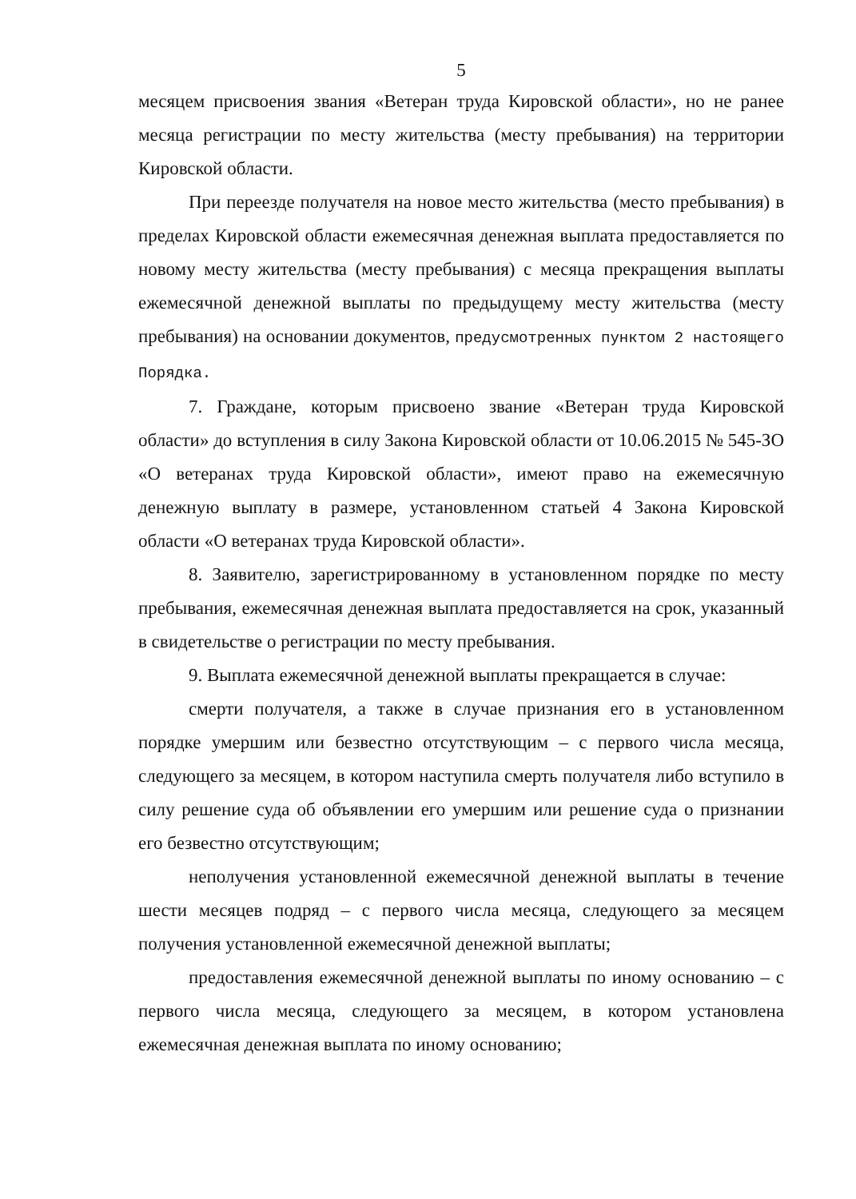5
месяцем присвоения звания «Ветеран труда Кировской области», но не ранее месяца регистрации по месту жительства (месту пребывания) на территории Кировской области.
При переезде получателя на новое место жительства (место пребывания) в пределах Кировской области ежемесячная денежная выплата предоставляется по новому месту жительства (месту пребывания) с месяца прекращения выплаты ежемесячной денежной выплаты по предыдущему месту жительства (месту пребывания) на основании документов, предусмотренных пунктом 2 настоящего Порядка.
7. Граждане, которым присвоено звание «Ветеран труда Кировской области» до вступления в силу Закона Кировской области от 10.06.2015 № 545-ЗО «О ветеранах труда Кировской области», имеют право на ежемесячную денежную выплату в размере, установленном статьей 4 Закона Кировской области «О ветеранах труда Кировской области».
8. Заявителю, зарегистрированному в установленном порядке по месту пребывания, ежемесячная денежная выплата предоставляется на срок, указанный в свидетельстве о регистрации по месту пребывания.
9. Выплата ежемесячной денежной выплаты прекращается в случае:
смерти получателя, а также в случае признания его в установленном порядке умершим или безвестно отсутствующим – с первого числа месяца, следующего за месяцем, в котором наступила смерть получателя либо вступило в силу решение суда об объявлении его умершим или решение суда о признании его безвестно отсутствующим;
неполучения установленной ежемесячной денежной выплаты в течение шести месяцев подряд – с первого числа месяца, следующего за месяцем получения установленной ежемесячной денежной выплаты;
предоставления ежемесячной денежной выплаты по иному основанию – с первого числа месяца, следующего за месяцем, в котором установлена ежемесячная денежная выплата по иному основанию;